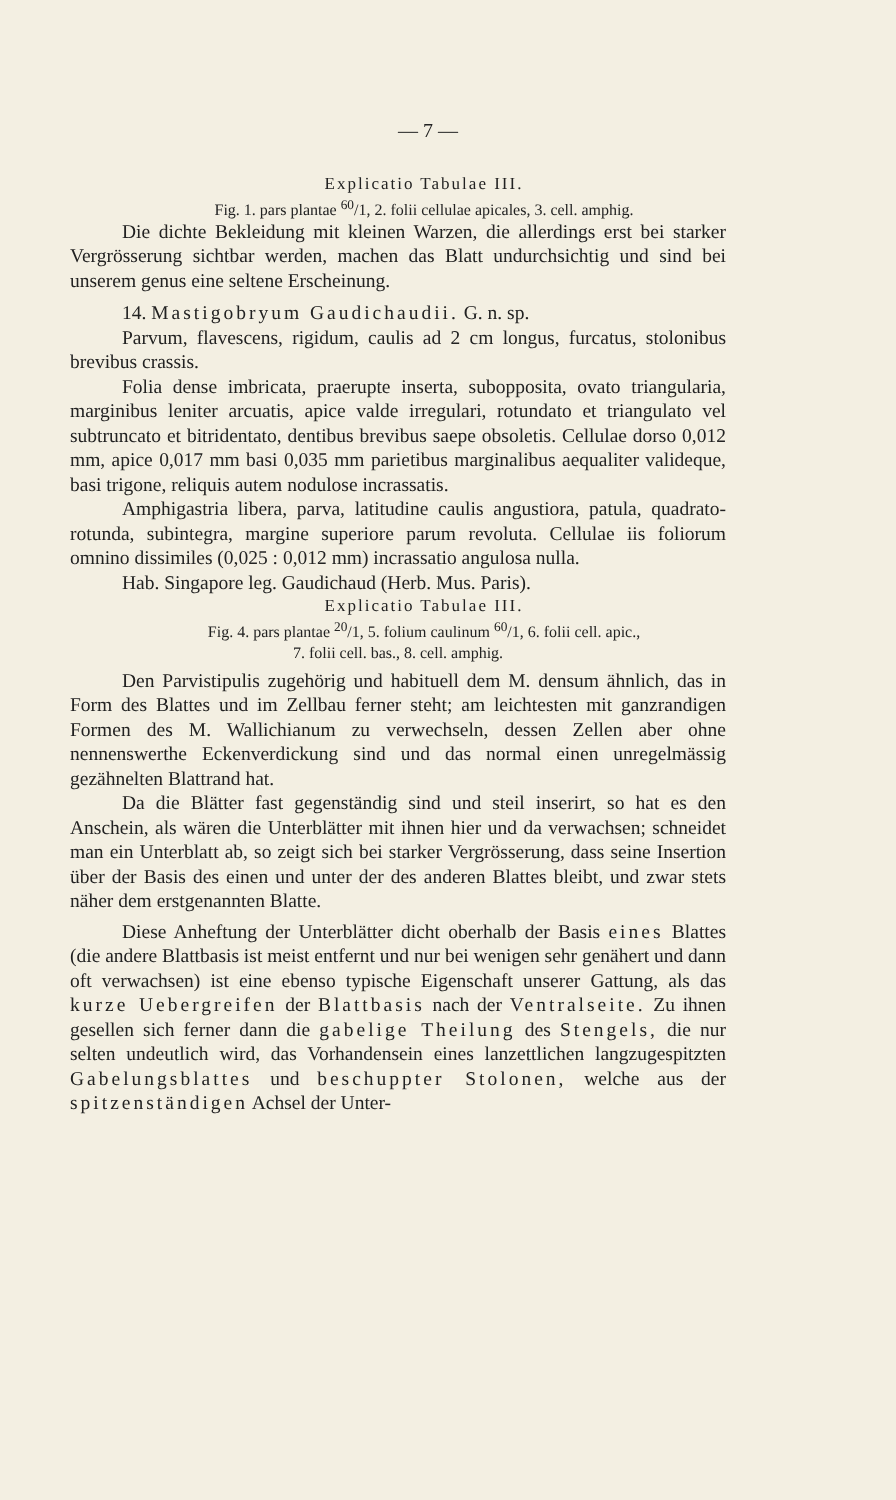— 7 —
Explicatio Tabulae III.
Fig. 1. pars plantae <sup>60</sup>/1, 2. folii cellulae apicales, 3. cell. amphig.
Die dichte Bekleidung mit kleinen Warzen, die allerdings erst bei starker Vergrösserung sichtbar werden, machen das Blatt undurchsichtig und sind bei unserem genus eine seltene Erscheinung.
14. Mastigobryum Gaudichaudii. G. n. sp.
Parvum, flavescens, rigidum, caulis ad 2 cm longus, furcatus, stolonibus brevibus crassis.
Folia dense imbricata, praerupte inserta, subopposita, ovato triangularia, marginibus leniter arcuatis, apice valde irregulari, rotundato et triangulato vel subtruncato et bitridentato, dentibus brevibus saepe obsoletis. Cellulae dorso 0,012 mm, apice 0,017 mm basi 0,035 mm parietibus marginalibus aequaliter valideque, basi trigone, reliquis autem nodulose incrassatis.
Amphigastria libera, parva, latitudine caulis angustiora, patula, quadrato-rotunda, subintegra, margine superiore parum revoluta. Cellulae iis foliorum omnino dissimiles (0,025 : 0,012 mm) incrassatio angulosa nulla.
Hab. Singapore leg. Gaudichaud (Herb. Mus. Paris).
Explicatio Tabulae III.
Fig. 4. pars plantae <sup>20</sup>/1, 5. folium caulinum <sup>60</sup>/1, 6. folii cell. apic.,
7. folii cell. bas., 8. cell. amphig.
Den Parvistipulis zugehörig und habituell dem M. densum ähnlich, das in Form des Blattes und im Zellbau ferner steht; am leichtesten mit ganzrandigen Formen des M. Wallichianum zu verwechseln, dessen Zellen aber ohne nennenswerthe Eckenverdickung sind und das normal einen unregelmässig gezähnelten Blattrand hat.
Da die Blätter fast gegenständig sind und steil inserirt, so hat es den Anschein, als wären die Unterblätter mit ihnen hier und da verwachsen; schneidet man ein Unterblatt ab, so zeigt sich bei starker Vergrösserung, dass seine Insertion über der Basis des einen und unter der des anderen Blattes bleibt, und zwar stets näher dem erstgenannten Blatte.
Diese Anheftung der Unterblätter dicht oberhalb der Basis eines Blattes (die andere Blattbasis ist meist entfernt und nur bei wenigen sehr genähert und dann oft verwachsen) ist eine ebenso typische Eigenschaft unserer Gattung, als das kurze Uebergreifen der Blattbasis nach der Ventralseite. Zu ihnen gesellen sich ferner dann die gabelige Theilung des Stengels, die nur selten undeutlich wird, das Vorhandensein eines lanzettlichen langzugespitzten Gabelungsblattes und beschuppter Stolonen, welche aus der spitzenständigen Achsel der Unter-